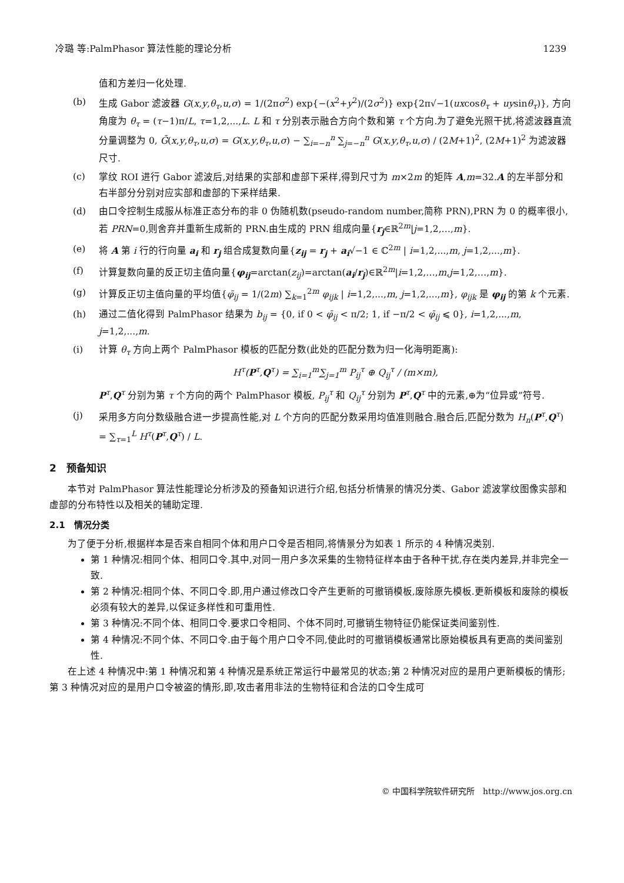冷璐 等:PalmPhasor 算法性能的理论分析 1239
值和方差归一化处理.
(b) 生成 Gabor 滤波器 G(x,y,θ<sub>τ</sub>,u,σ) = 1/(2πσ<sup>2</sup>) exp{−(x<sup>2</sup>+y<sup>2</sup>)/(2σ<sup>2</sup>)} exp{2π√−1(uxcosθ<sub>τ</sub> + uysinθ<sub>τ</sub>)}, 方向角度为 θ<sub>τ</sub> = (τ−1)π/L, τ=1,2,...,L. L 和 τ 分别表示融合方向个数和第 τ 个方向.为了避免光照干扰,将滤波器直流分量调整为 0, Ḡ(x,y,θ<sub>τ</sub>,u,σ) = G(x,y,θ<sub>τ</sub>,u,σ) − ∑<sub>i=−n</sub><sup>n</sup> ∑<sub>j=−n</sub><sup>n</sup> G(x,y,θ<sub>τ</sub>,u,σ) / (2M+1)<sup>2</sup>, (2M+1)<sup>2</sup> 为滤波器尺寸.
(c) 掌纹 ROI 进行 Gabor 滤波后,对结果的实部和虚部下采样,得到尺寸为 m×2m 的矩阵 A,m=32.A 的左半部分和右半部分分别对应实部和虚部的下采样结果.
(d) 由口令控制生成服从标准正态分布的非 0 伪随机数(pseudo-random number,简称 PRN),PRN 为 0 的概率很小,若 PRN=0,则舍弃并重新生成新的 PRN.由生成的 PRN 组成向量{r<sub>j</sub>∈ℝ<sup>2m</sup>|j=1,2,…,m}.
(e) 将 A 第 i 行的行向量 a<sub>i</sub> 和 r<sub>j</sub> 组合成复数向量{z<sub>ij</sub> = r<sub>j</sub> + a<sub>i</sub>√−1 ∈ ℂ<sup>2m</sup> | i=1,2,...,m, j=1,2,...,m}.
(f) 计算复数向量的反正切主值向量{φ<sub>ij</sub>=arctan(z<sub>ij</sub>)=arctan(a<sub>i</sub>/r<sub>j</sub>)∈ℝ<sup>2m</sup>|i=1,2,…,m,j=1,2,…,m}.
(g) 计算反正切主值向量的平均值{φ̄<sub>ij</sub> = 1/(2m) ∑<sub>k=1</sub><sup>2m</sup> φ<sub>ijk</sub> | i=1,2,...,m, j=1,2,...,m}, φ<sub>ijk</sub> 是 φ<sub>ij</sub> 的第 k 个元素.
(h) 通过二值化得到 PalmPhasor 结果为 b<sub>ij</sub> = {0, if 0 < φ̄<sub>ij</sub> < π/2; 1, if −π/2 < φ̄<sub>ij</sub> ⩽ 0}, i=1,2,...,m, j=1,2,...,m.
(i) 计算 θ<sub>τ</sub> 方向上两个 PalmPhasor 模板的匹配分数(此处的匹配分数为归一化海明距离):
H<sup>τ</sup>(P<sup>τ</sup>,Q<sup>τ</sup>) = ∑<sub>i=1</sub><sup>m</sup>∑<sub>j=1</sub><sup>m</sup> P<sub>ij</sub><sup>τ</sup> ⊕ Q<sub>ij</sub><sup>τ</sup> / (m×m),
P<sup>τ</sup>,Q<sup>τ</sup> 分别为第 τ 个方向的两个 PalmPhasor 模板, P<sub>ij</sub><sup>τ</sup> 和 Q<sub>ij</sub><sup>τ</sup> 分别为 P<sup>τ</sup>,Q<sup>τ</sup> 中的元素,⊕为“位异或”符号.
(j) 采用多方向分数级融合进一步提高性能,对 L 个方向的匹配分数采用均值准则融合.融合后,匹配分数为 H<sub>n</sub>(P<sup>τ</sup>,Q<sup>τ</sup>) = ∑<sub>τ=1</sub><sup>L</sup> H<sup>τ</sup>(P<sup>τ</sup>,Q<sup>τ</sup>) / L.
2　预备知识
本节对 PalmPhasor 算法性能理论分析涉及的预备知识进行介绍,包括分析情景的情况分类、Gabor 滤波掌纹图像实部和虚部的分布特性以及相关的辅助定理.
2.1　情况分类
为了便于分析,根据样本是否来自相同个体和用户口令是否相同,将情景分为如表 1 所示的 4 种情况类别.
第 1 种情况:相同个体、相同口令.其中,对同一用户多次采集的生物特征样本由于各种干扰,存在类内差异,并非完全一致.
第 2 种情况:相同个体、不同口令.即,用户通过修改口令产生更新的可撤销模板,废除原先模板.更新模板和废除的模板必须有较大的差异,以保证多样性和可重用性.
第 3 种情况:不同个体、相同口令.要求口令相同、个体不同时,可撤销生物特征仍能保证类间鉴别性.
第 4 种情况:不同个体、不同口令.由于每个用户口令不同,使此时的可撤销模板通常比原始模板具有更高的类间鉴别性.
在上述 4 种情况中:第 1 种情况和第 4 种情况是系统正常运行中最常见的状态;第 2 种情况对应的是用户更新模板的情形;第 3 种情况对应的是用户口令被盗的情形,即,攻击者用非法的生物特征和合法的口令生成可
© 中国科学院软件研究所　http://www.jos.org.cn